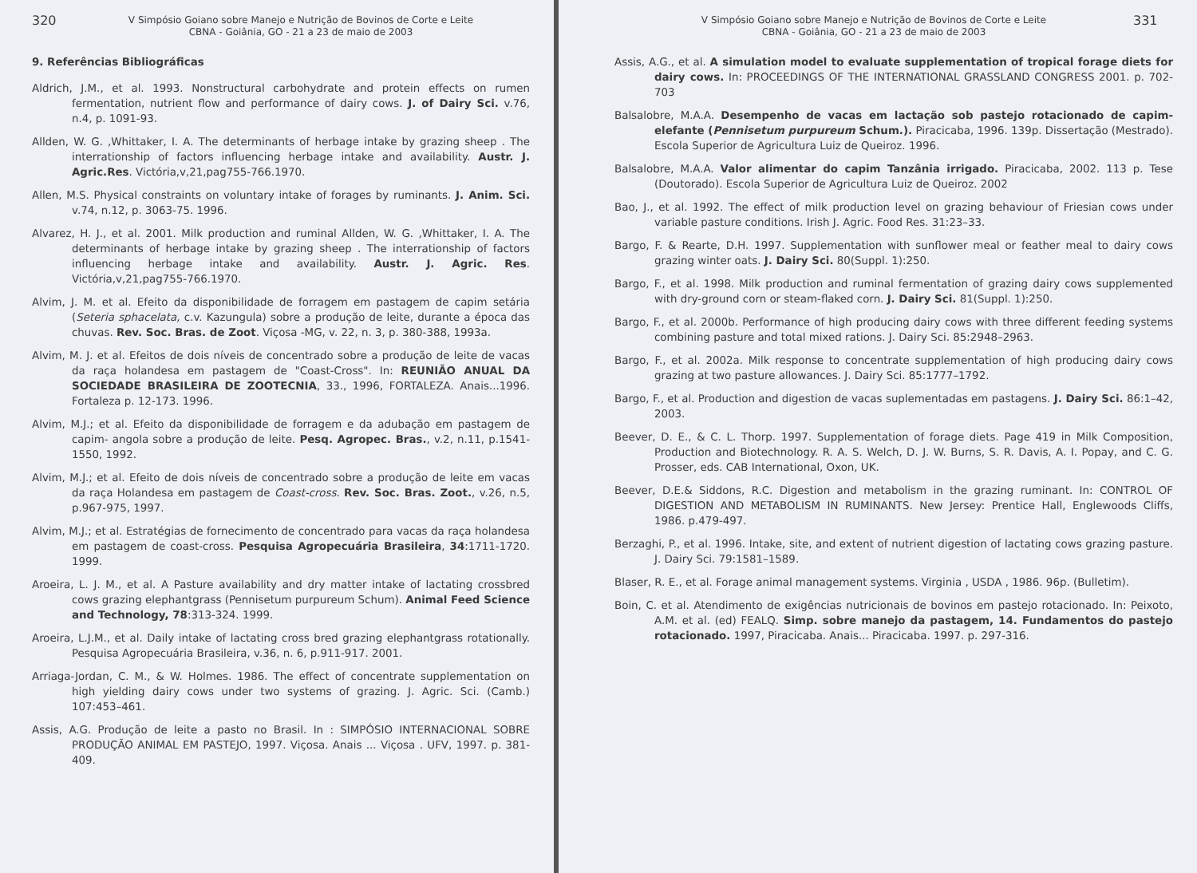320
V Simpósio Goiano sobre Manejo e Nutrição de Bovinos de Corte e Leite
CBNA - Goiânia, GO - 21 a 23 de maio de 2003
9. Referências Bibliográficas
Aldrich, J.M., et al. 1993. Nonstructural carbohydrate and protein effects on rumen fermentation, nutrient flow and performance of dairy cows. J. of Dairy Sci. v.76, n.4, p. 1091-93.
Allden, W. G. ,Whittaker, I. A. The determinants of herbage intake by grazing sheep . The interrationship of factors influencing herbage intake and availability. Austr. J. Agric.Res. Victória,v,21,pag755-766.1970.
Allen, M.S. Physical constraints on voluntary intake of forages by ruminants. J. Anim. Sci. v.74, n.12, p. 3063-75. 1996.
Alvarez, H. J., et al. 2001. Milk production and ruminal Allden, W. G. ,Whittaker, I. A. The determinants of herbage intake by grazing sheep . The interrationship of factors influencing herbage intake and availability. Austr. J. Agric. Res. Victória,v,21,pag755-766.1970.
Alvim, J. M. et al. Efeito da disponibilidade de forragem em pastagem de capim setária (Seteria sphacelata, c.v. Kazungula) sobre a produção de leite, durante a época das chuvas. Rev. Soc. Bras. de Zoot. Viçosa -MG, v. 22, n. 3, p. 380-388, 1993a.
Alvim, M. J. et al. Efeitos de dois níveis de concentrado sobre a produção de leite de vacas da raça holandesa em pastagem de "Coast-Cross". In: REUNIÃO ANUAL DA SOCIEDADE BRASILEIRA DE ZOOTECNIA, 33., 1996, FORTALEZA. Anais...1996. Fortaleza p. 12-173. 1996.
Alvim, M.J.; et al. Efeito da disponibilidade de forragem e da adubação em pastagem de capim- angola sobre a produção de leite. Pesq. Agropec. Bras., v.2, n.11, p.1541-1550, 1992.
Alvim, M.J.; et al. Efeito de dois níveis de concentrado sobre a produção de leite em vacas da raça Holandesa em pastagem de Coast-cross. Rev. Soc. Bras. Zoot., v.26, n.5, p.967-975, 1997.
Alvim, M.J.; et al. Estratégias de fornecimento de concentrado para vacas da raça holandesa em pastagem de coast-cross. Pesquisa Agropecuária Brasileira, 34:1711-1720. 1999.
Aroeira, L. J. M., et al. A Pasture availability and dry matter intake of lactating crossbred cows grazing elephantgrass (Pennisetum purpureum Schum). Animal Feed Science and Technology, 78:313-324. 1999.
Aroeira, L.J.M., et al. Daily intake of lactating cross bred grazing elephantgrass rotationally. Pesquisa Agropecuária Brasileira, v.36, n. 6, p.911-917. 2001.
Arriaga-Jordan, C. M., & W. Holmes. 1986. The effect of concentrate supplementation on high yielding dairy cows under two systems of grazing. J. Agric. Sci. (Camb.) 107:453–461.
Assis, A.G. Produção de leite a pasto no Brasil. In : SIMPÓSIO INTERNACIONAL SOBRE PRODUÇÃO ANIMAL EM PASTEJO, 1997. Viçosa. Anais ... Viçosa . UFV, 1997. p. 381-409.
V Simpósio Goiano sobre Manejo e Nutrição de Bovinos de Corte e Leite
CBNA - Goiânia, GO - 21 a 23 de maio de 2003
331
Assis, A.G., et al. A simulation model to evaluate supplementation of tropical forage diets for dairy cows. In: PROCEEDINGS OF THE INTERNATIONAL GRASSLAND CONGRESS 2001. p. 702-703
Balsalobre, M.A.A. Desempenho de vacas em lactação sob pastejo rotacionado de capim-elefante (Pennisetum purpureum Schum.). Piracicaba, 1996. 139p. Dissertação (Mestrado). Escola Superior de Agricultura Luiz de Queiroz. 1996.
Balsalobre, M.A.A. Valor alimentar do capim Tanzânia irrigado. Piracicaba, 2002. 113 p. Tese (Doutorado). Escola Superior de Agricultura Luiz de Queiroz. 2002
Bao, J., et al. 1992. The effect of milk production level on grazing behaviour of Friesian cows under variable pasture conditions. Irish J. Agric. Food Res. 31:23–33.
Bargo, F. & Rearte, D.H. 1997. Supplementation with sunflower meal or feather meal to dairy cows grazing winter oats. J. Dairy Sci. 80(Suppl. 1):250.
Bargo, F., et al. 1998. Milk production and ruminal fermentation of grazing dairy cows supplemented with dry-ground corn or steam-flaked corn. J. Dairy Sci. 81(Suppl. 1):250.
Bargo, F., et al. 2000b. Performance of high producing dairy cows with three different feeding systems combining pasture and total mixed rations. J. Dairy Sci. 85:2948–2963.
Bargo, F., et al. 2002a. Milk response to concentrate supplementation of high producing dairy cows grazing at two pasture allowances. J. Dairy Sci. 85:1777–1792.
Bargo, F., et al. Production and digestion de vacas suplementadas em pastagens. J. Dairy Sci. 86:1–42, 2003.
Beever, D. E., & C. L. Thorp. 1997. Supplementation of forage diets. Page 419 in Milk Composition, Production and Biotechnology. R. A. S. Welch, D. J. W. Burns, S. R. Davis, A. I. Popay, and C. G. Prosser, eds. CAB International, Oxon, UK.
Beever, D.E.& Siddons, R.C. Digestion and metabolism in the grazing ruminant. In: CONTROL OF DIGESTION AND METABOLISM IN RUMINANTS. New Jersey: Prentice Hall, Englewoods Cliffs, 1986. p.479-497.
Berzaghi, P., et al. 1996. Intake, site, and extent of nutrient digestion of lactating cows grazing pasture. J. Dairy Sci. 79:1581–1589.
Blaser, R. E., et al. Forage animal management systems. Virginia , USDA , 1986. 96p. (Bulletim).
Boin, C. et al. Atendimento de exigências nutricionais de bovinos em pastejo rotacionado. In: Peixoto, A.M. et al. (ed) FEALQ. Simp. sobre manejo da pastagem, 14. Fundamentos do pastejo rotacionado. 1997, Piracicaba. Anais... Piracicaba. 1997. p. 297-316.